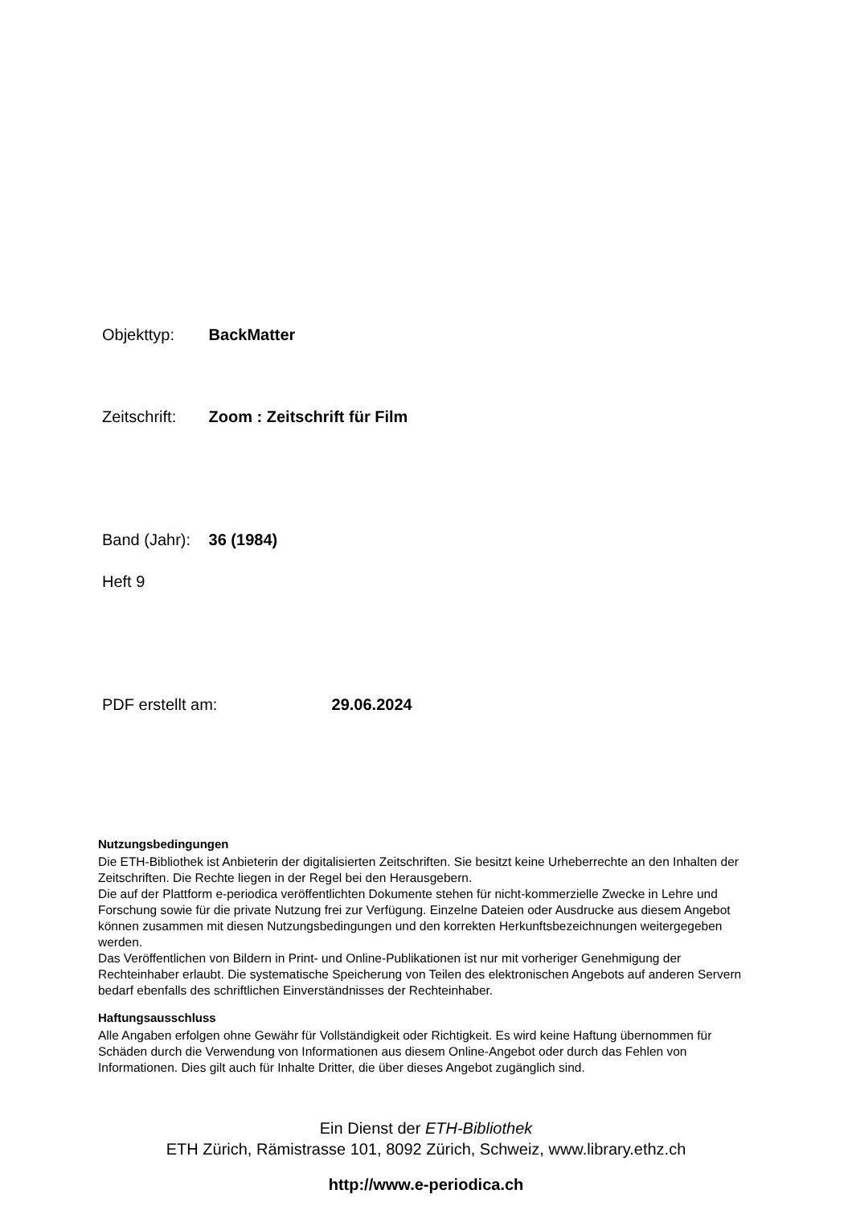Objekttyp: BackMatter
Zeitschrift: Zoom : Zeitschrift für Film
Band (Jahr): 36 (1984)
Heft 9
PDF erstellt am: 29.06.2024
Nutzungsbedingungen
Die ETH-Bibliothek ist Anbieterin der digitalisierten Zeitschriften. Sie besitzt keine Urheberrechte an den Inhalten der Zeitschriften. Die Rechte liegen in der Regel bei den Herausgebern.
Die auf der Plattform e-periodica veröffentlichten Dokumente stehen für nicht-kommerzielle Zwecke in Lehre und Forschung sowie für die private Nutzung frei zur Verfügung. Einzelne Dateien oder Ausdrucke aus diesem Angebot können zusammen mit diesen Nutzungsbedingungen und den korrekten Herkunftsbezeichnungen weitergegeben werden.
Das Veröffentlichen von Bildern in Print- und Online-Publikationen ist nur mit vorheriger Genehmigung der Rechteinhaber erlaubt. Die systematische Speicherung von Teilen des elektronischen Angebots auf anderen Servern bedarf ebenfalls des schriftlichen Einverständnisses der Rechteinhaber.
Haftungsausschluss
Alle Angaben erfolgen ohne Gewähr für Vollständigkeit oder Richtigkeit. Es wird keine Haftung übernommen für Schäden durch die Verwendung von Informationen aus diesem Online-Angebot oder durch das Fehlen von Informationen. Dies gilt auch für Inhalte Dritter, die über dieses Angebot zugänglich sind.
Ein Dienst der ETH-Bibliothek
ETH Zürich, Rämistrasse 101, 8092 Zürich, Schweiz, www.library.ethz.ch
http://www.e-periodica.ch